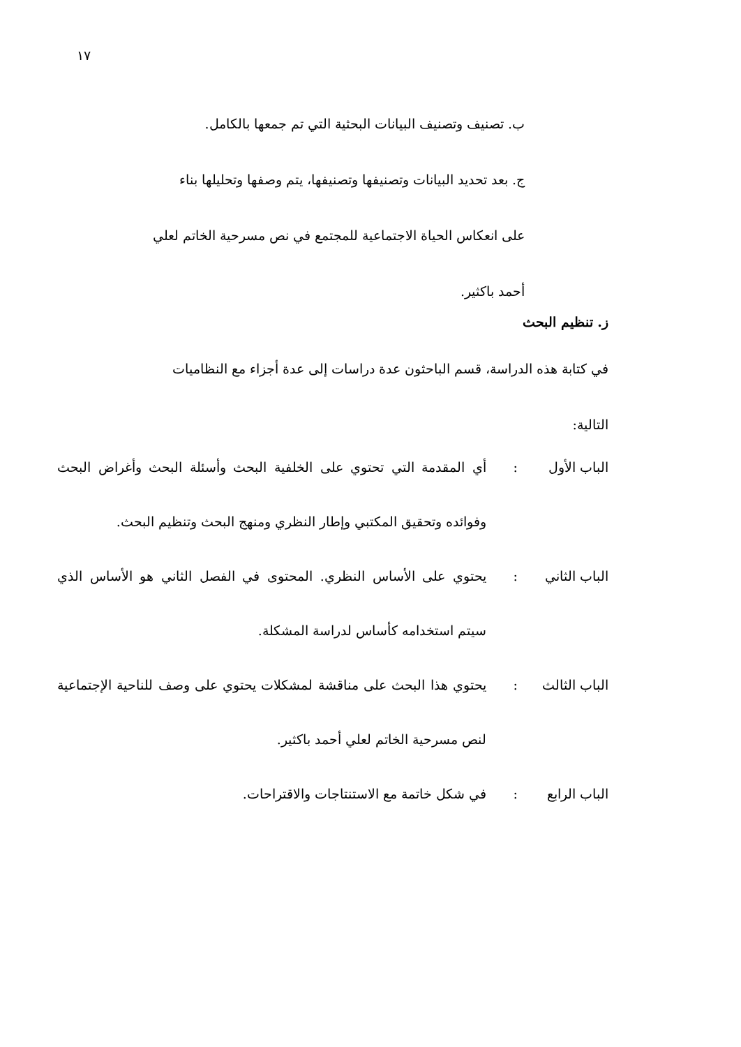١٧
ب. تصنيف وتصنيف البيانات البحثية التي تم جمعها بالكامل.
ج. بعد تحديد البيانات وتصنيفها وتصنيفها، يتم وصفها وتحليلها بناء
على انعكاس الحياة الاجتماعية للمجتمع في نص مسرحية الخاتم لعلي
أحمد باكثير.
ز. تنظيم البحث
في كتابة هذه الدراسة، قسم الباحثون عدة دراسات إلى عدة أجزاء مع النظاميات
التالية:
الباب الأول: أي المقدمة التي تحتوي على الخلفية البحث وأسئلة البحث وأغراض البحث وفوائده وتحقيق المكتبي وإطار النظري ومنهج البحث وتنظيم البحث.
الباب الثاني: يحتوي على الأساس النظري. المحتوى في الفصل الثاني هو الأساس الذي سيتم استخدامه كأساس لدراسة المشكلة.
الباب الثالث: يحتوي هذا البحث على مناقشة لمشكلات يحتوي على وصف للناحية الإجتماعية لنص مسرحية الخاتم لعلي أحمد باكثير.
الباب الرابع: في شكل خاتمة مع الاستنتاجات والاقتراحات.